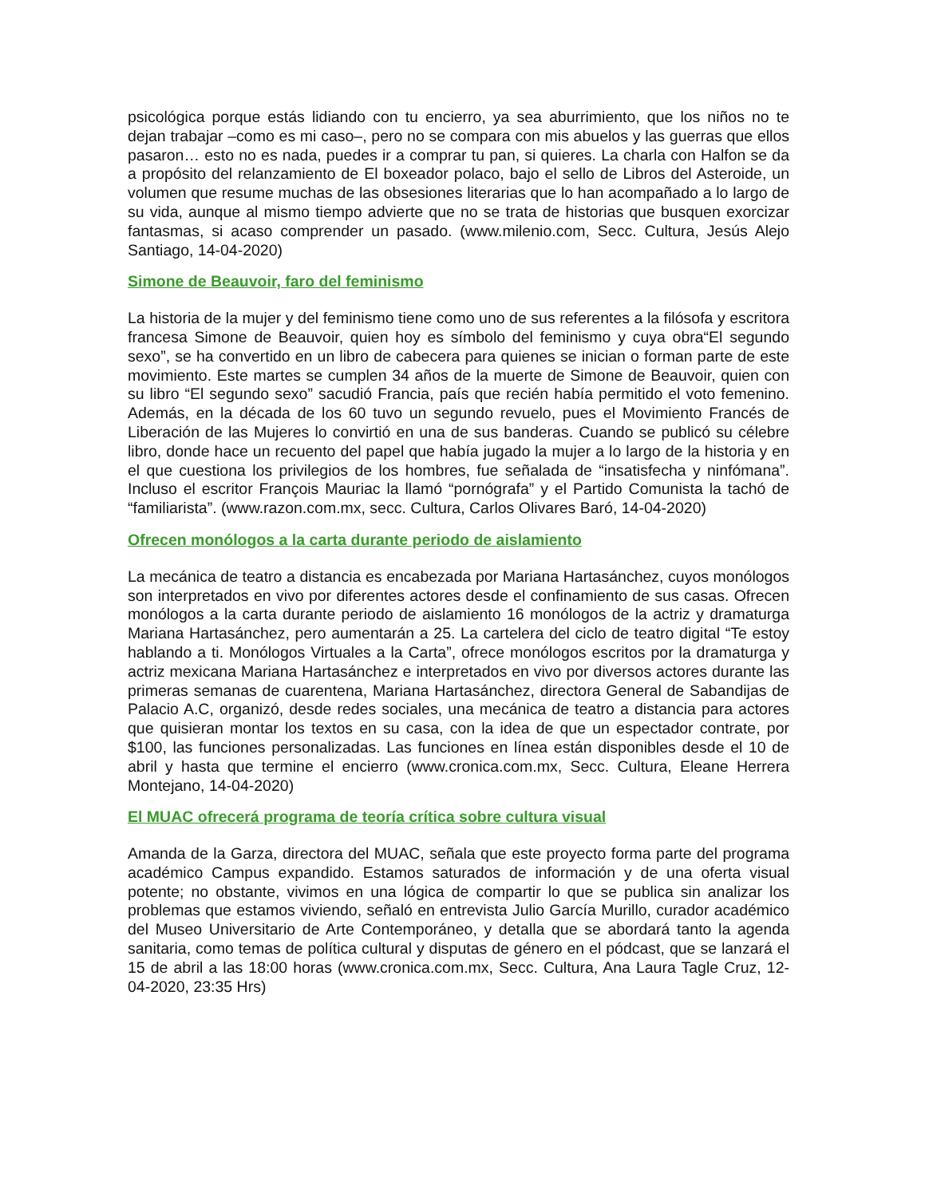psicológica porque estás lidiando con tu encierro, ya sea aburrimiento, que los niños no te dejan trabajar –como es mi caso–, pero no se compara con mis abuelos y las guerras que ellos pasaron… esto no es nada, puedes ir a comprar tu pan, si quieres. La charla con Halfon se da a propósito del relanzamiento de El boxeador polaco, bajo el sello de Libros del Asteroide, un volumen que resume muchas de las obsesiones literarias que lo han acompañado a lo largo de su vida, aunque al mismo tiempo advierte que no se trata de historias que busquen exorcizar fantasmas, si acaso comprender un pasado. (www.milenio.com, Secc. Cultura, Jesús Alejo Santiago, 14-04-2020)
Simone de Beauvoir, faro del feminismo
La historia de la mujer y del feminismo tiene como uno de sus referentes a la filósofa y escritora francesa Simone de Beauvoir, quien hoy es símbolo del feminismo y cuya obra“El segundo sexo”, se ha convertido en un libro de cabecera para quienes se inician o forman parte de este movimiento. Este martes se cumplen 34 años de la muerte de Simone de Beauvoir, quien con su libro “El segundo sexo” sacudió Francia, país que recién había permitido el voto femenino. Además, en la década de los 60 tuvo un segundo revuelo, pues el Movimiento Francés de Liberación de las Mujeres lo convirtió en una de sus banderas. Cuando se publicó su célebre libro, donde hace un recuento del papel que había jugado la mujer a lo largo de la historia y en el que cuestiona los privilegios de los hombres, fue señalada de “insatisfecha y ninfómana”. Incluso el escritor François Mauriac la llamó “pornógrafa” y el Partido Comunista la tachó de “familiarista”. (www.razon.com.mx, secc. Cultura, Carlos Olivares Baró, 14-04-2020)
Ofrecen monólogos a la carta durante periodo de aislamiento
La mecánica de teatro a distancia es encabezada por Mariana Hartasánchez, cuyos monólogos son interpretados en vivo por diferentes actores desde el confinamiento de sus casas. Ofrecen monólogos a la carta durante periodo de aislamiento 16 monólogos de la actriz y dramaturga Mariana Hartasánchez, pero aumentarán a 25. La cartelera del ciclo de teatro digital “Te estoy hablando a ti. Monólogos Virtuales a la Carta”, ofrece monólogos escritos por la dramaturga y actriz mexicana Mariana Hartasánchez e interpretados en vivo por diversos actores durante las primeras semanas de cuarentena, Mariana Hartasánchez, directora General de Sabandijas de Palacio A.C, organizó, desde redes sociales, una mecánica de teatro a distancia para actores que quisieran montar los textos en su casa, con la idea de que un espectador contrate, por $100, las funciones personalizadas. Las funciones en línea están disponibles desde el 10 de abril y hasta que termine el encierro (www.cronica.com.mx, Secc. Cultura, Eleane Herrera Montejano, 14-04-2020)
El MUAC ofrecerá programa de teoría crítica sobre cultura visual
Amanda de la Garza, directora del MUAC, señala que este proyecto forma parte del programa académico Campus expandido. Estamos saturados de información y de una oferta visual potente; no obstante, vivimos en una lógica de compartir lo que se publica sin analizar los problemas que estamos viviendo, señaló en entrevista Julio García Murillo, curador académico del Museo Universitario de Arte Contemporáneo, y detalla que se abordará tanto la agenda sanitaria, como temas de política cultural y disputas de género en el pódcast, que se lanzará el 15 de abril a las 18:00 horas (www.cronica.com.mx, Secc. Cultura, Ana Laura Tagle Cruz, 12-04-2020, 23:35 Hrs)